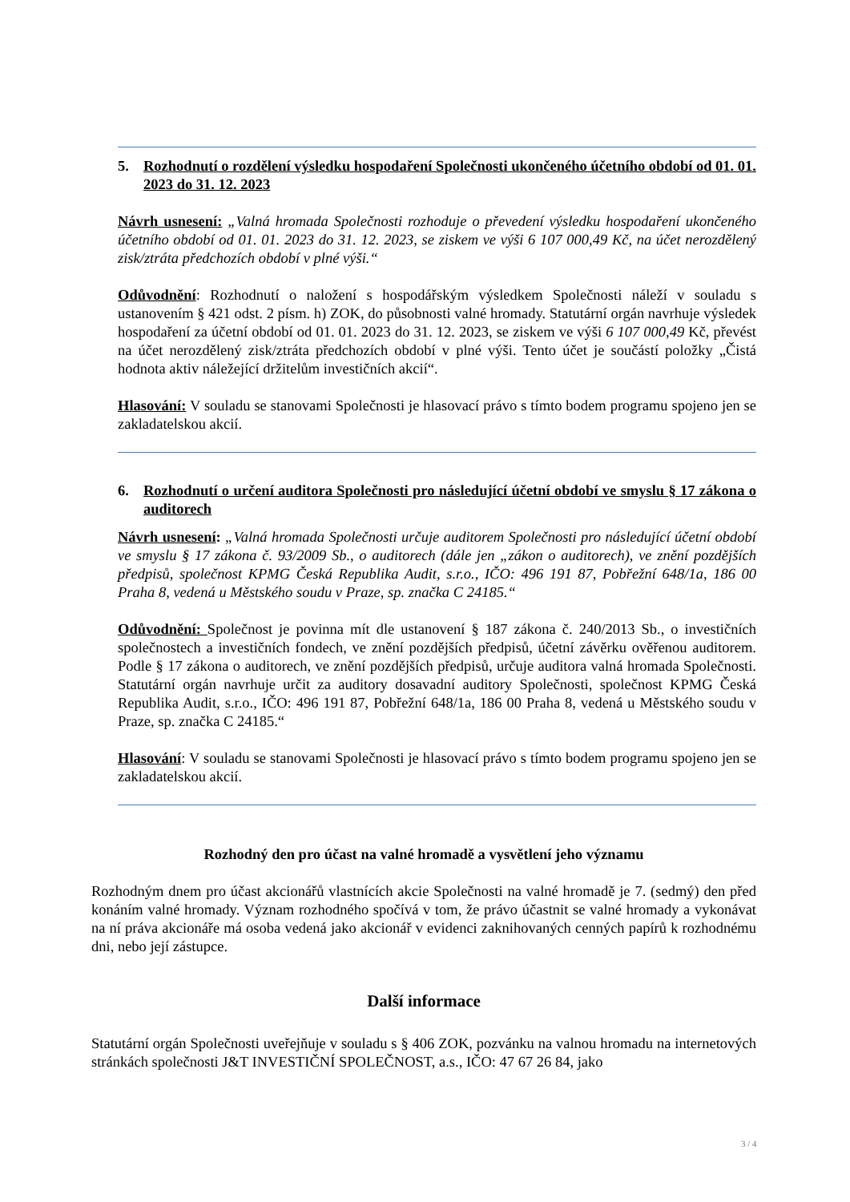5. Rozhodnutí o rozdělení výsledku hospodaření Společnosti ukončeného účetního období od 01. 01. 2023 do 31. 12. 2023
Návrh usnesení: „Valná hromada Společnosti rozhoduje o převedení výsledku hospodaření ukončeného účetního období od 01. 01. 2023 do 31. 12. 2023, se ziskem ve výši 6 107 000,49 Kč, na účet nerozdělený zisk/ztráta předchozích období v plné výši.“
Odůvodnění: Rozhodnutí o naložení s hospodářským výsledkem Společnosti náleží v souladu s ustanovením § 421 odst. 2 písm. h) ZOK, do působnosti valné hromady. Statutární orgán navrhuje výsledek hospodaření za účetní období od 01. 01. 2023 do 31. 12. 2023, se ziskem ve výši 6 107 000,49 Kč, převést na účet nerozdělený zisk/ztráta předchozích období v plné výši. Tento účet je součástí položky „Čistá hodnota aktiv náležející držitelům investičních akcií“.
Hlasování: V souladu se stanovami Společnosti je hlasovací právo s tímto bodem programu spojeno jen se zakladatelskou akcií.
6. Rozhodnutí o určení auditora Společnosti pro následující účetní období ve smyslu § 17 zákona o auditorech
Návrh usnesení: „Valná hromada Společnosti určuje auditorem Společnosti pro následující účetní období ve smyslu § 17 zákona č. 93/2009 Sb., o auditorech (dále jen „zákon o auditorech), ve znění pozdějších předpisů, společnost KPMG Česká Republika Audit, s.r.o., IČO: 496 191 87, Pobřežní 648/1a, 186 00 Praha 8, vedená u Městského soudu v Praze, sp. značka C 24185.“
Odůvodnění: Společnost je povinna mít dle ustanovení § 187 zákona č. 240/2013 Sb., o investičních společnostech a investičních fondech, ve znění pozdějších předpisů, účetní závěrku ověřenou auditorem. Podle § 17 zákona o auditorech, ve znění pozdějších předpisů, určuje auditora valná hromada Společnosti. Statutární orgán navrhuje určit za auditory dosavadní auditory Společnosti, společnost KPMG Česká Republika Audit, s.r.o., IČO: 496 191 87, Pobřežní 648/1a, 186 00 Praha 8, vedená u Městského soudu v Praze, sp. značka C 24185.“
Hlasování: V souladu se stanovami Společnosti je hlasovací právo s tímto bodem programu spojeno jen se zakladatelskou akcií.
Rozhodný den pro účast na valné hromadě a vysvětlení jeho významu
Rozhodným dnem pro účast akcionářů vlastnících akcie Společnosti na valné hromadě je 7. (sedmý) den před konáním valné hromady. Význam rozhodného spočívá v tom, že právo účastnit se valné hromady a vykonávat na ní práva akcionáře má osoba vedená jako akcionář v evidenci zaknihovaných cenných papírů k rozhodnému dni, nebo její zástupce.
Další informace
Statutární orgán Společnosti uveřejňuje v souladu s § 406 ZOK, pozvánku na valnou hromadu na internetových stránkách společnosti J&T INVESTIČNÍ SPOLEČNOST, a.s., IČO: 47 67 26 84, jako
3 / 4